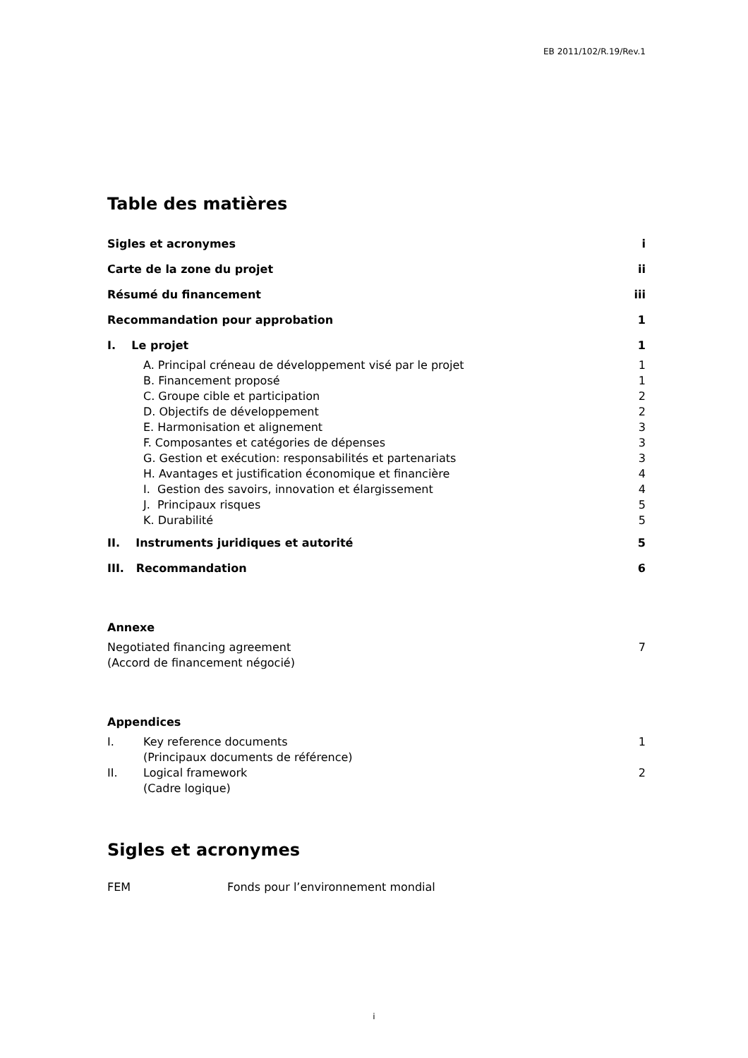EB 2011/102/R.19/Rev.1
Table des matières
Sigles et acronymes i
Carte de la zone du projet ii
Résumé du financement iii
Recommandation pour approbation 1
I. Le projet 1
A. Principal créneau de développement visé par le projet 1
B. Financement proposé 1
C. Groupe cible et participation 2
D. Objectifs de développement 2
E. Harmonisation et alignement 3
F. Composantes et catégories de dépenses 3
G. Gestion et exécution: responsabilités et partenariats 3
H. Avantages et justification économique et financière 4
I. Gestion des savoirs, innovation et élargissement 4
J. Principaux risques 5
K. Durabilité 5
II. Instruments juridiques et autorité 5
III. Recommandation 6
Annexe
Negotiated financing agreement
(Accord de financement négocié) 7
Appendices
I. Key reference documents
(Principaux documents de référence) 1
II. Logical framework
(Cadre logique) 2
Sigles et acronymes
FEM Fonds pour l’environnement mondial
i